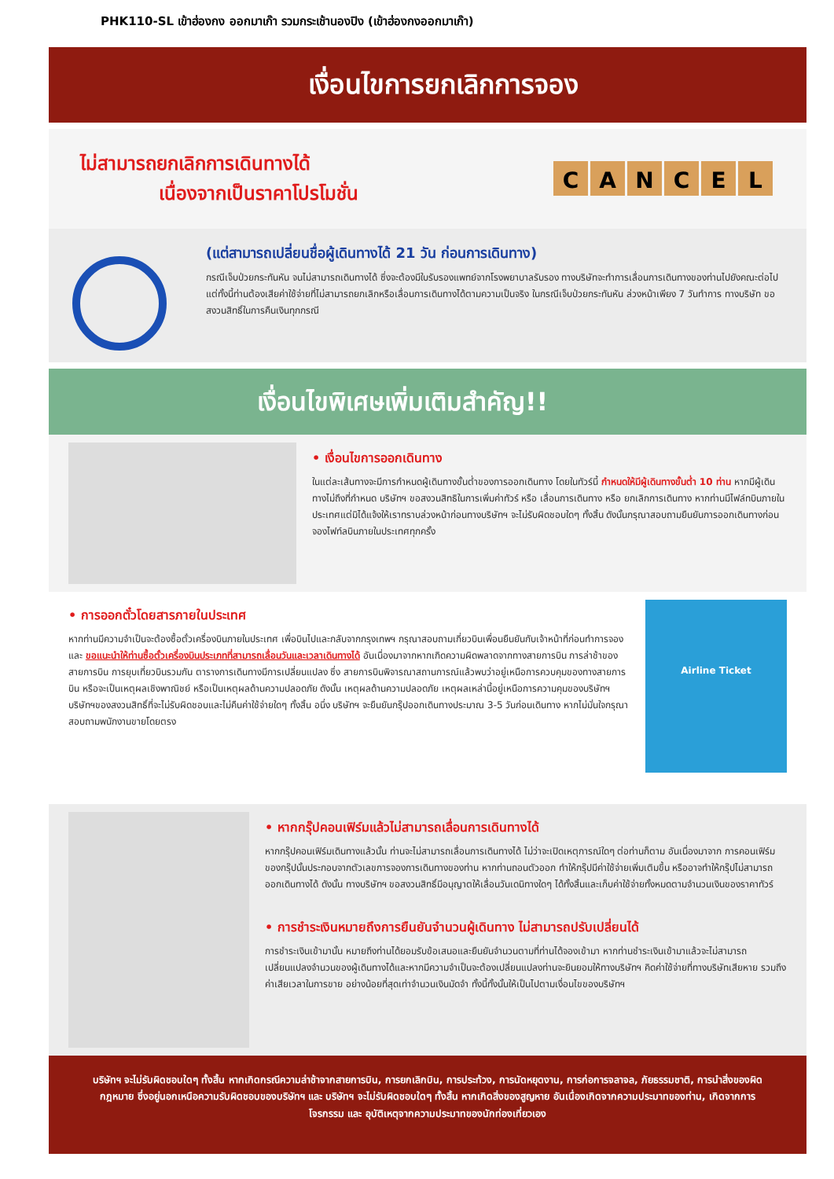PHK110-SL เข้าฮ่องกง ออกมาเก๊า รวมกระเช้านองปิง (เข้าฮ่องกงออกมาเก๊า)
เงื่อนไขการยกเลิกการจอง
ไม่สามารถยกเลิกการเดินทางได้
เนื่องจากเป็นราคาโปรโมชั่น
CANCEL
(แต่สามารถเปลี่ยนชื่อผู้เดินทางได้ 21 วัน ก่อนการเดินทาง)
กรณีเจ็บป่วยกระทันหัน จนไม่สามารถเดินทางได้ ซึ่งจะต้องมีใบรับรองแพทย์จากโรงพยาบาลรับรอง ทางบริษัทจะทำการเลื่อนการเดินทางของท่านไปยังคณะต่อไป แต่ทั้งนี้ท่านต้องเสียค่าใช้จ่ายที่ไม่สามารถยกเลิกหรือเลื่อนการเดินทางได้ตามความเป็นจริง ในกรณีเจ็บป่วยกระทันหัน ล่วงหน้าเพียง 7 วันทำการ ทางบริษัท ขอสงวนสิทธิ์ในการคืนเงินทุกกรณี
เงื่อนไขพิเศษเพิ่มเติมสำคัญ!!
• เงื่อนไขการออกเดินทาง
ในแต่ละเส้นทางจะมีการกำหนดผู้เดินทางขั้นต่ำของการออกเดินทาง โดยในทัวร์นี้ กำหนดให้มีผู้เดินทางขั้นต่ำ 10 ท่าน หากมีผู้เดินทางไม่ถึงที่กำหนด บริษัทฯ ขอสงวนสิทธิในการเพิ่มค่าทัวร์ หรือ เลื่อนการเดินทาง หรือ ยกเลิกการเดินทาง หากท่านมีไฟล์ทบินภายในประเทศแต่มิได้แจ้งให้เราทราบล่วงหน้าก่อนทางบริษัทฯ จะไม่รับผิดชอบใดๆ ทั้งสิ้น ดังนั้นกรุณาสอบถามยืนยันการออกเดินทางก่อนจองไฟท์ลบินภายในประเทศทุกครั้ง
• การออกตั๋วโดยสารภายในประเทศ
หากท่านมีความจำเป็นจะต้องซื้อตั๋วเครื่องบินภายในประเทศ เพื่อบินไปและกลับจากกรุงเทพฯ กรุณาสอบถามเกี่ยวบินเพื่อนยืนยันกับเจ้าหน้าที่ก่อนทำการจองและ ขอแนะนำให้ท่านซื้อตั๋วเครื่องบินประเภทที่สามารถเลื่อนวันและเวลาเดินทางได้ อันเนื่องมาจากหากเกิดความผิดพลาดจากทางสายการบิน การล่าช้าของสายการบิน การยุบเที่ยวบินรวมกัน ตารางการเดินทางมีการเปลี่ยนแปลง ซึ่ง สายการบินพิจารณาสถานการณ์แล้วพบว่าอยู่เหนือการควบคุมของทางสายการบิน หรือจะเป็นเหตุผลเชิงพาณิชย์ หรือเป็นเหตุผลด้านความปลอดภัย ดังนั้น เหตุผลด้านความปลอดภัย เหตุผลเหล่านี้อยู่เหนือการความคุมของบริษัทฯ บริษัทฯของสงวนสิทธิ์ที่จะไม่รับผิดชอบและไม่คืนค่าใช้จ่ายใดๆ ทั้งสิ้น อนึ่ง บริษัทฯ จะยืนยันกรุ๊ปออกเดินทางประมาณ 3-5 วันก่อนเดินทาง หากไม่มั่นใจกรุณาสอบถามพนักงานขายโดยตรง
Airline Ticket
• หากกรุ๊ปคอนเฟิร์มแล้วไม่สามารถเลื่อนการเดินทางได้
หากกรุ๊ปคอนเฟิร์มเดินทางแล้วนั้น ท่านจะไม่สามารถเลื่อนการเดินทางได้ ไม่ว่าจะเปิดเหตุการณ์ใดๆ ต่อท่านก็ตาม อันเนื่องมาจาก การคอนเฟิร์มของกรุ๊ปนั้นประกอบจากตัวเลขการจองการเดินทางของท่าน หากท่านถอนตัวออก ทำให้กรุ๊ปมีค่าใช้จ่ายเพิ่มเติมขึ้น หรืออาจทำให้กรุ๊ปไม่สามารถออกเดินทางได้ ดังนั้น ทางบริษัทฯ ขอสงวนสิทธิ์มีอนุญาตให้เลื่อนวันเดนิทางใดๆ ได้ทั้งสิ้นและเก็บค่าใช้จ่ายทั้งหมดตามจำนวนเงินของราคาทัวร์
• การชำระเงินหมายถึงการยืนยันจำนวนผู้เดินทาง ไม่สามารถปรับเปลี่ยนได้
การชำระเงินเข้ามานั้น หมายถึงท่านได้ยอมรับข้อเสนอและยืนยันจำนวนตามที่ท่านได้จองเข้ามา หากท่านชำระเงินเข้ามาแล้วจะไม่สามารถเปลี่ยนแปลงจำนวนของผู้เดินทางได้และหากมีความจำเป็นจะต้องเปลี่ยนแปลงท่านจะยินยอมให้ทางบริษัทฯ คิดค่าใช้จ่ายที่ทางบริษัทเสียหาย รวมถึงค่าเสียเวลาในการขาย อย่างน้อยที่สุดเท่าจำนวนเงินมัดจำ ทั้งนี้ทั้งนั้นให้เป็นไปตามเงื่อนไขของบริษัทฯ
บริษัทฯ จะไม่รับผิดชอบใดๆ ทั้งสิ้น หากเกิดกรณีความล่าช้าจากสายการบิน, การยกเลิกบิน, การประท้วง, การนัดหยุดงาน, การก่อการจลาจล, ภัยธรรมชาติ, การนำสิ่งของผิดกฎหมาย ซึ่งอยู่นอกเหนือความรับผิดชอบของบริษัทฯ และ บริษัทฯ จะไม่รับผิดชอบใดๆ ทั้งสิ้น หากเกิดสิ่งของสูญหาย อันเนื่องเกิดจากความประมาทของท่าน, เกิดจากการโจรกรรม และ อุบัติเหตุจากความประมาทของนักท่องเที่ยวเอง